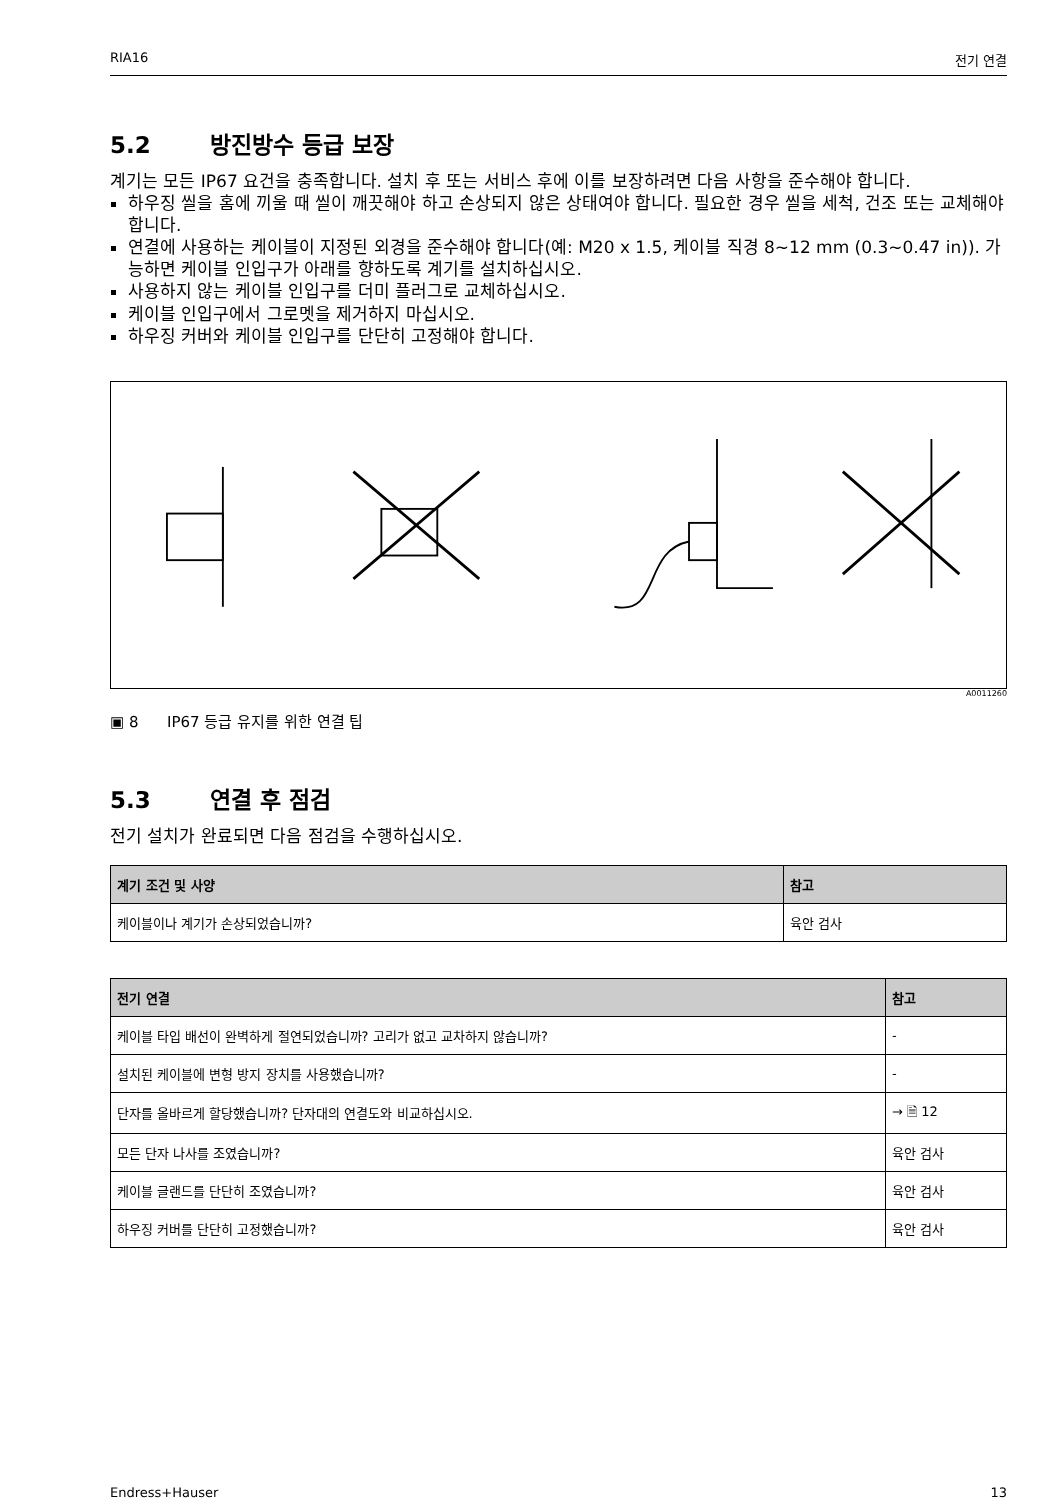RIA16 전기 연결
5.2 방진방수 등급 보장
계기는 모든 IP67 요건을 충족합니다. 설치 후 또는 서비스 후에 이를 보장하려면 다음 사항을 준수해야 합니다.
하우징 씰을 홈에 끼울 때 씰이 깨끗해야 하고 손상되지 않은 상태여야 합니다. 필요한 경우 씰을 세척, 건조 또는 교체해야 합니다.
연결에 사용하는 케이블이 지정된 외경을 준수해야 합니다(예: M20 x 1.5, 케이블 직경 8~12 mm (0.3~0.47 in)). 가능하면 케이블 인입구가 아래를 향하도록 계기를 설치하십시오.
사용하지 않는 케이블 인입구를 더미 플러그로 교체하십시오.
케이블 인입구에서 그로멧을 제거하지 마십시오.
하우징 커버와 케이블 인입구를 단단히 고정해야 합니다.
A0011260
▣ 8 IP67 등급 유지를 위한 연결 팁
5.3 연결 후 점검
전기 설치가 완료되면 다음 점검을 수행하십시오.
| 계기 조건 및 사양 | 참고 |
| --- | --- |
| 케이블이나 계기가 손상되었습니까? | 육안 검사 |
| 전기 연결 | 참고 |
| --- | --- |
| 케이블 타입 배선이 완벽하게 절연되었습니까? 고리가 없고 교차하지 않습니까? | - |
| 설치된 케이블에 변형 방지 장치를 사용했습니까? | - |
| 단자를 올바르게 할당했습니까? 단자대의 연결도와 비교하십시오. | → 🗎 12 |
| 모든 단자 나사를 조였습니까? | 육안 검사 |
| 케이블 글랜드를 단단히 조였습니까? | 육안 검사 |
| 하우징 커버를 단단히 고정했습니까? | 육안 검사 |
Endress+Hauser 13